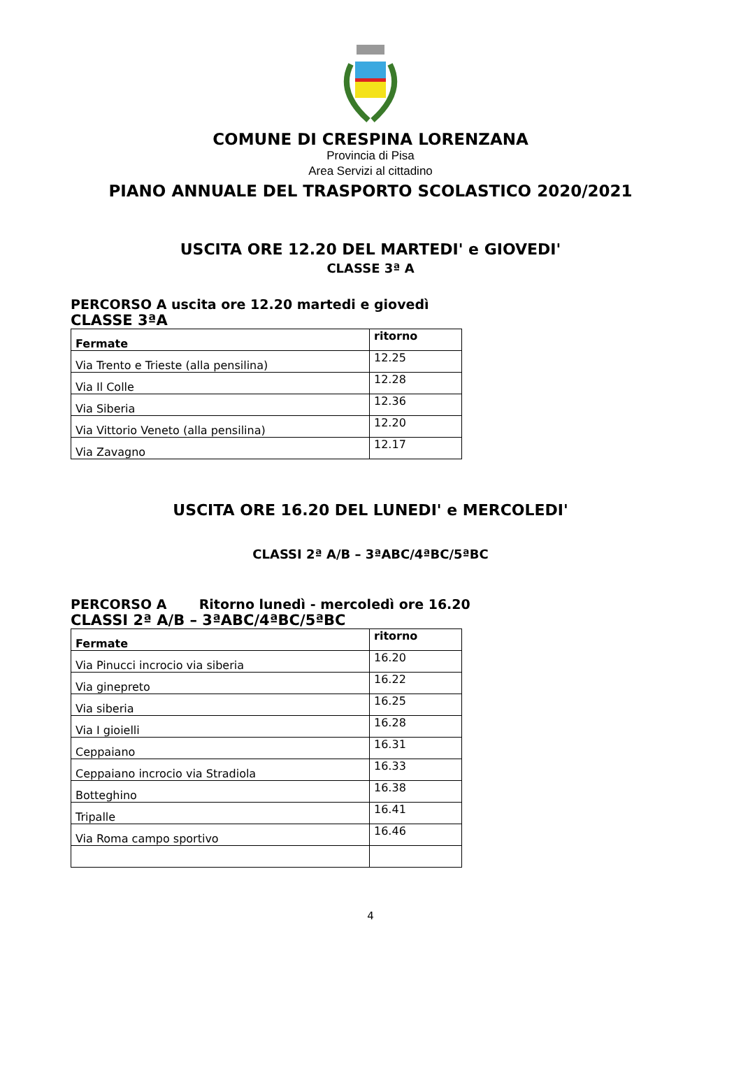COMUNE DI CRESPINA LORENZANA
Provincia di Pisa
Area Servizi al cittadino
PIANO ANNUALE DEL TRASPORTO SCOLASTICO 2020/2021
USCITA ORE 12.20 DEL MARTEDI' e GIOVEDI'
CLASSE 3ª A
PERCORSO A uscita ore 12.20 martedi e giovedì
CLASSE 3ªA
| Fermate | ritorno |
| --- | --- |
| Via Trento e Trieste (alla pensilina) | 12.25 |
| Via Il Colle | 12.28 |
| Via Siberia | 12.36 |
| Via Vittorio Veneto (alla pensilina) | 12.20 |
| Via Zavagno | 12.17 |
USCITA ORE 16.20 DEL LUNEDI' e MERCOLEDI'
CLASSI 2ª A/B – 3ªABC/4ªBC/5ªBC
PERCORSO A Ritorno lunedì - mercoledì ore 16.20
CLASSI 2ª A/B – 3ªABC/4ªBC/5ªBC
| Fermate | ritorno |
| --- | --- |
| Via Pinucci incrocio via siberia | 16.20 |
| Via ginepreto | 16.22 |
| Via siberia | 16.25 |
| Via I gioielli | 16.28 |
| Ceppaiano | 16.31 |
| Ceppaiano incrocio via Stradiola | 16.33 |
| Botteghino | 16.38 |
| Tripalle | 16.41 |
| Via Roma campo sportivo | 16.46 |
4